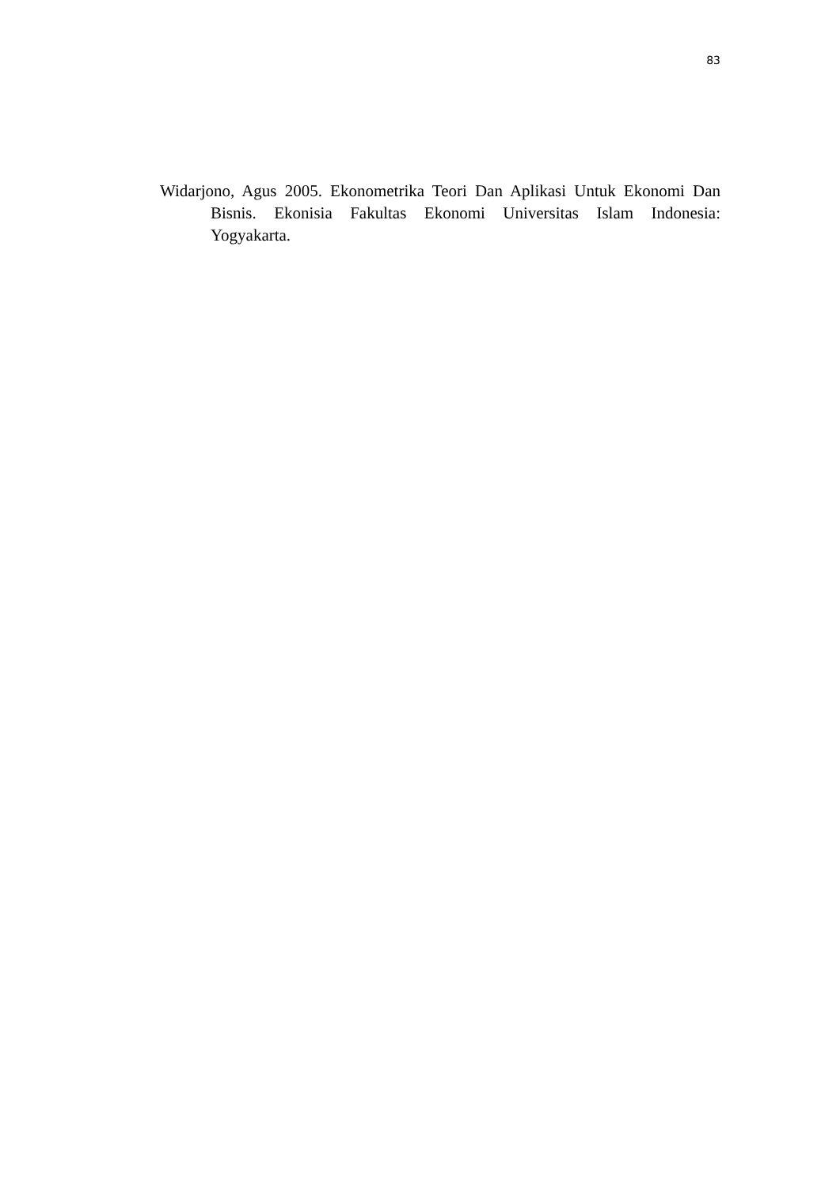83
Widarjono, Agus 2005. Ekonometrika Teori Dan Aplikasi Untuk Ekonomi Dan Bisnis. Ekonisia Fakultas Ekonomi Universitas Islam Indonesia: Yogyakarta.